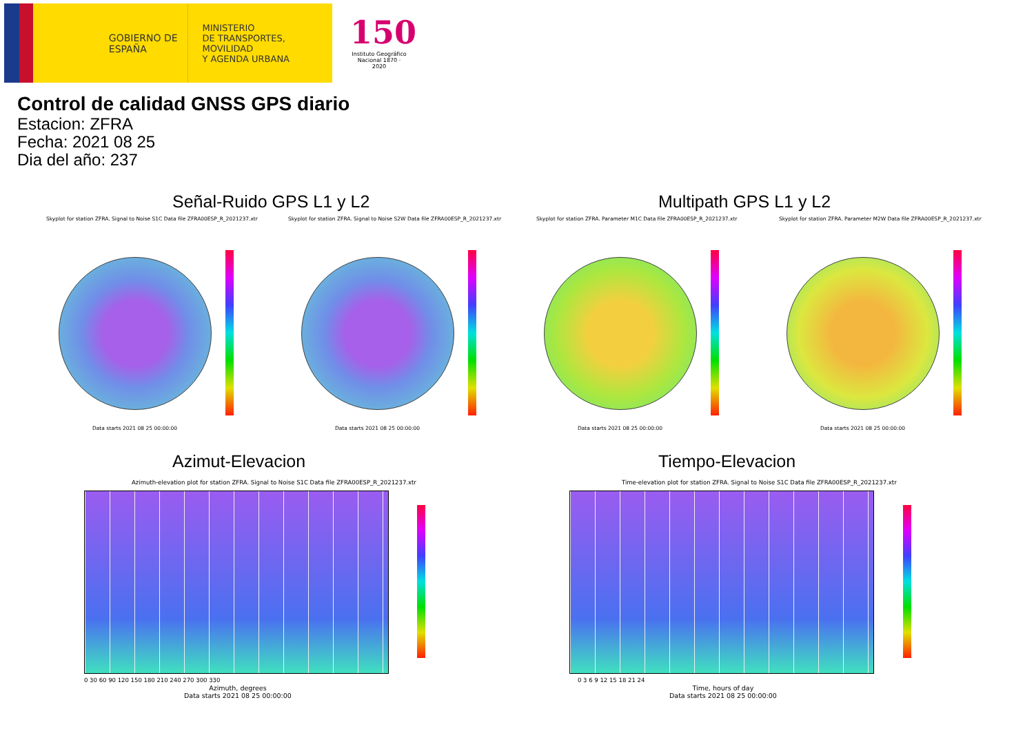GOBIERNO DE ESPAÑA
MINISTERIO
DE TRANSPORTES, MOVILIDAD
Y AGENDA URBANA
150
Instituto Geográfico Nacional 1870 · 2020
Control de calidad GNSS GPS diario
Estacion: ZFRA
Fecha: 2021 08 25
Dia del año: 237
Señal-Ruido GPS L1 y L2 Multipath GPS L1 y L2
Skyplot for station ZFRA. Signal to Noise S1C Data file ZFRA00ESP_R_2021237.xtr Skyplot for station ZFRA. Signal to Noise S2W Data file ZFRA00ESP_R_2021237.xtr Skyplot for station ZFRA. Parameter M1C Data file ZFRA00ESP_R_2021237.xtr Skyplot for station ZFRA. Parameter M2W Data file ZFRA00ESP_R_2021237.xtr
Data starts 2021 08 25 00:00:00 Data starts 2021 08 25 00:00:00 Data starts 2021 08 25 00:00:00 Data starts 2021 08 25 00:00:00
Azimut-Elevacion Tiempo-Elevacion
Azimuth-elevation plot for station ZFRA. Signal to Noise S1C Data file ZFRA00ESP_R_2021237.xtr Time-elevation plot for station ZFRA. Signal to Noise S1C Data file ZFRA00ESP_R_2021237.xtr
0 30 60 90 120 150 180 210 240 270 300 330
Azimuth, degrees
Data starts 2021 08 25 00:00:00
0 3 6 9 12 15 18 21 24
Time, hours of day
Data starts 2021 08 25 00:00:00